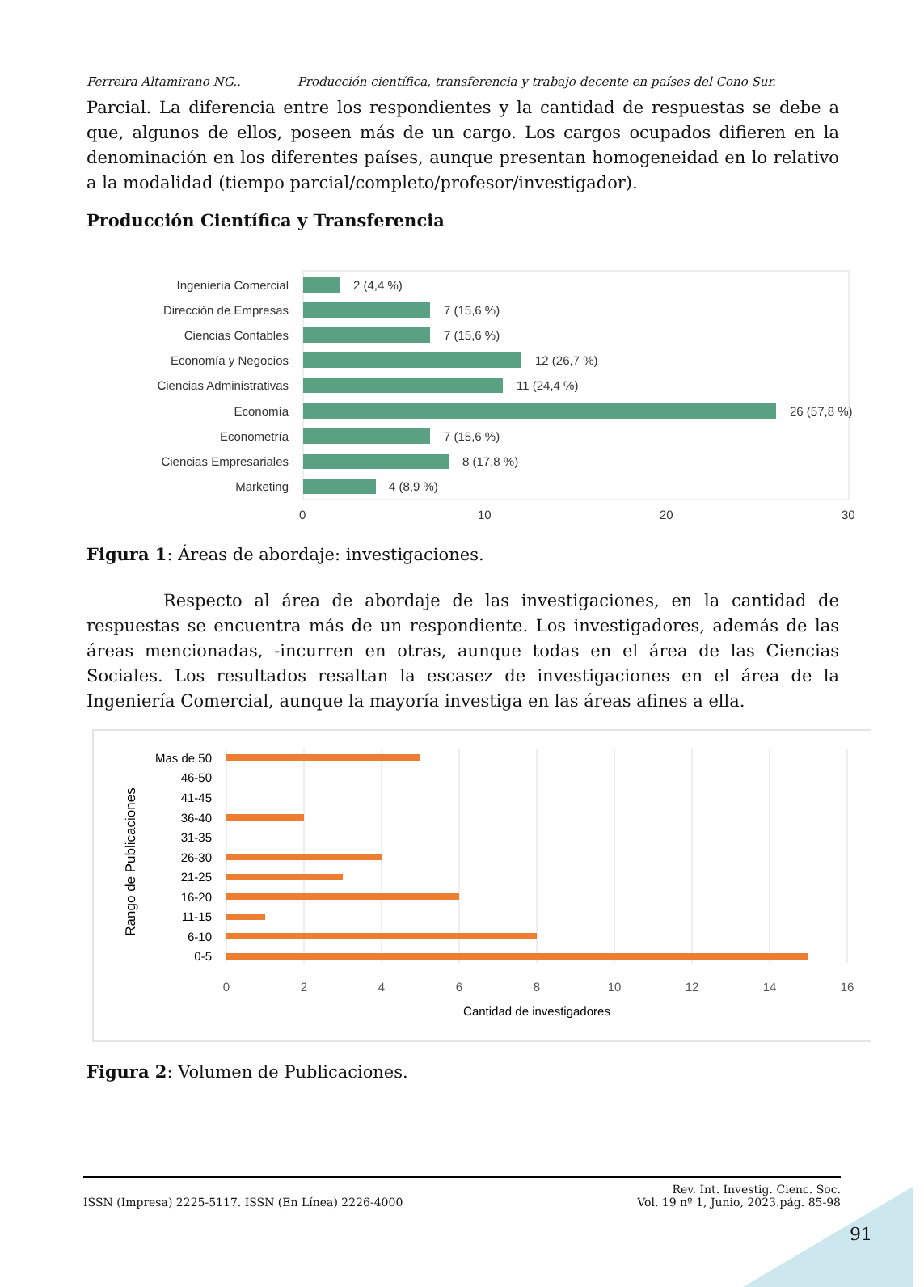Ferreira Altamirano NG.. Producción científica, transferencia y trabajo decente en países del Cono Sur.
Parcial. La diferencia entre los respondientes y la cantidad de respuestas se debe a que, algunos de ellos, poseen más de un cargo. Los cargos ocupados difieren en la denominación en los diferentes países, aunque presentan homogeneidad en lo relativo a la modalidad (tiempo parcial/completo/profesor/investigador).
Producción Científica y Transferencia
Ingeniería Comercial
Dirección de Empresas
Ciencias Contables
Economía y Negocios
Ciencias Administrativas
Economía
Econometría
Ciencias Empresariales
Marketing
2 (4,4 %)
7 (15,6 %)
7 (15,6 %)
12 (26,7 %)
11 (24,4 %)
26 (57,8 %)
7 (15,6 %)
8 (17,8 %)
4 (8,9 %)
0
10
20
30
Figura 1: Áreas de abordaje: investigaciones.
Respecto al área de abordaje de las investigaciones, en la cantidad de respuestas se encuentra más de un respondiente. Los investigadores, además de las áreas mencionadas, -incurren en otras, aunque todas en el área de las Ciencias Sociales. Los resultados resaltan la escasez de investigaciones en el área de la Ingeniería Comercial, aunque la mayoría investiga en las áreas afines a ella.
Mas de 50
46-50
41-45
36-40
31-35
26-30
21-25
16-20
11-15
6-10
0-5
0
2
4
6
8
10
12
14
16
Cantidad de investigadores
Rango de Publicaciones
Figura 2: Volumen de Publicaciones.
ISSN (Impresa) 2225-5117. ISSN (En Línea) 2226-4000 Rev. Int. Investig. Cienc. Soc.
Vol. 19 nº 1, Junio, 2023.pág. 85-98
91